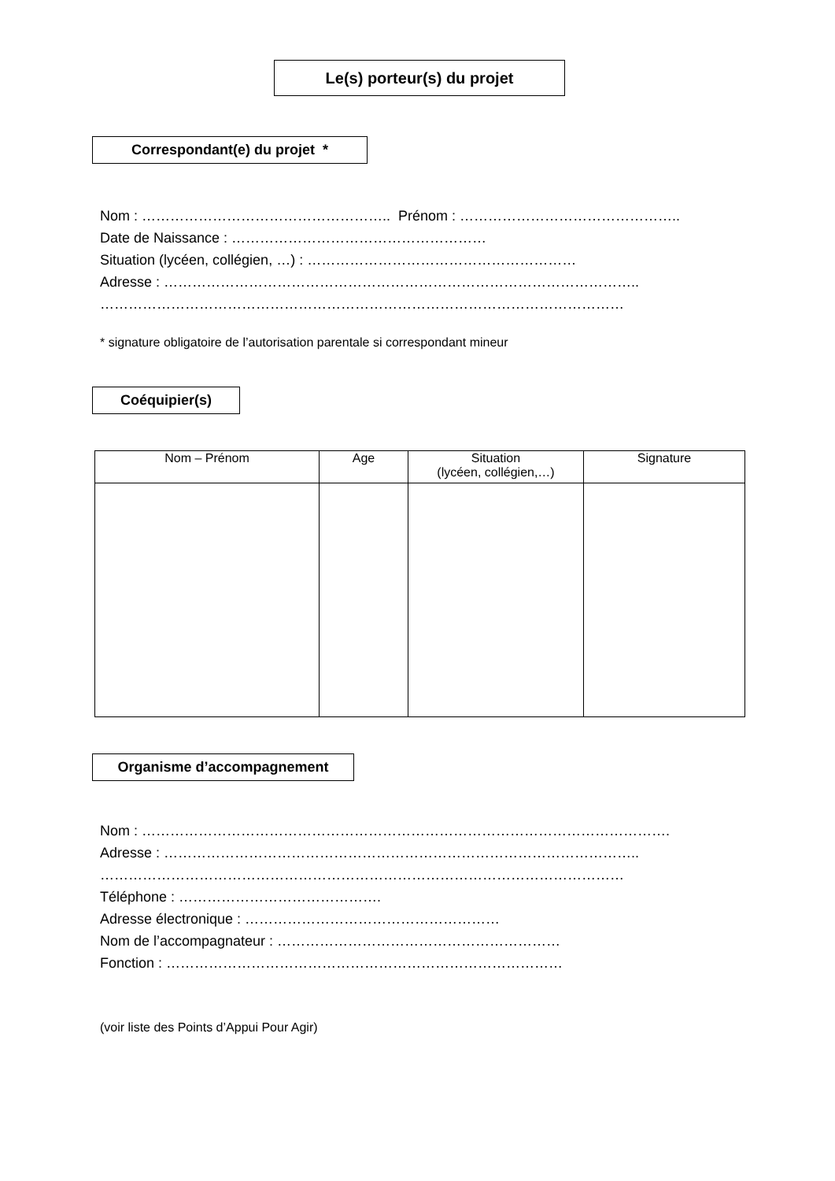Le(s) porteur(s) du projet
Correspondant(e) du projet *
Nom : …………………………………………….. Prénom : ………………………………………..
Date de Naissance : ………………………………………………
Situation (lycéen, collégien, …) : …………………………………………………
Adresse : ………………………………………………………………………………………..
…………………………………………………………………………………………………
* signature obligatoire de l’autorisation parentale si correspondant mineur
Coéquipier(s)
| Nom – Prénom | Age | Situation (lycéen, collégien,…) | Signature |
| --- | --- | --- | --- |
Organisme d’accompagnement
Nom : ………………………………………………………………………………………………….
Adresse : ………………………………………………………………………………………..
…………………………………………………………………………………………………
Téléphone : …………………………………….
Adresse électronique : ………………………………………………
Nom de l’accompagnateur : ……………………………………………………
Fonction : …………………………………………………………………………
(voir liste des Points d’Appui Pour Agir)